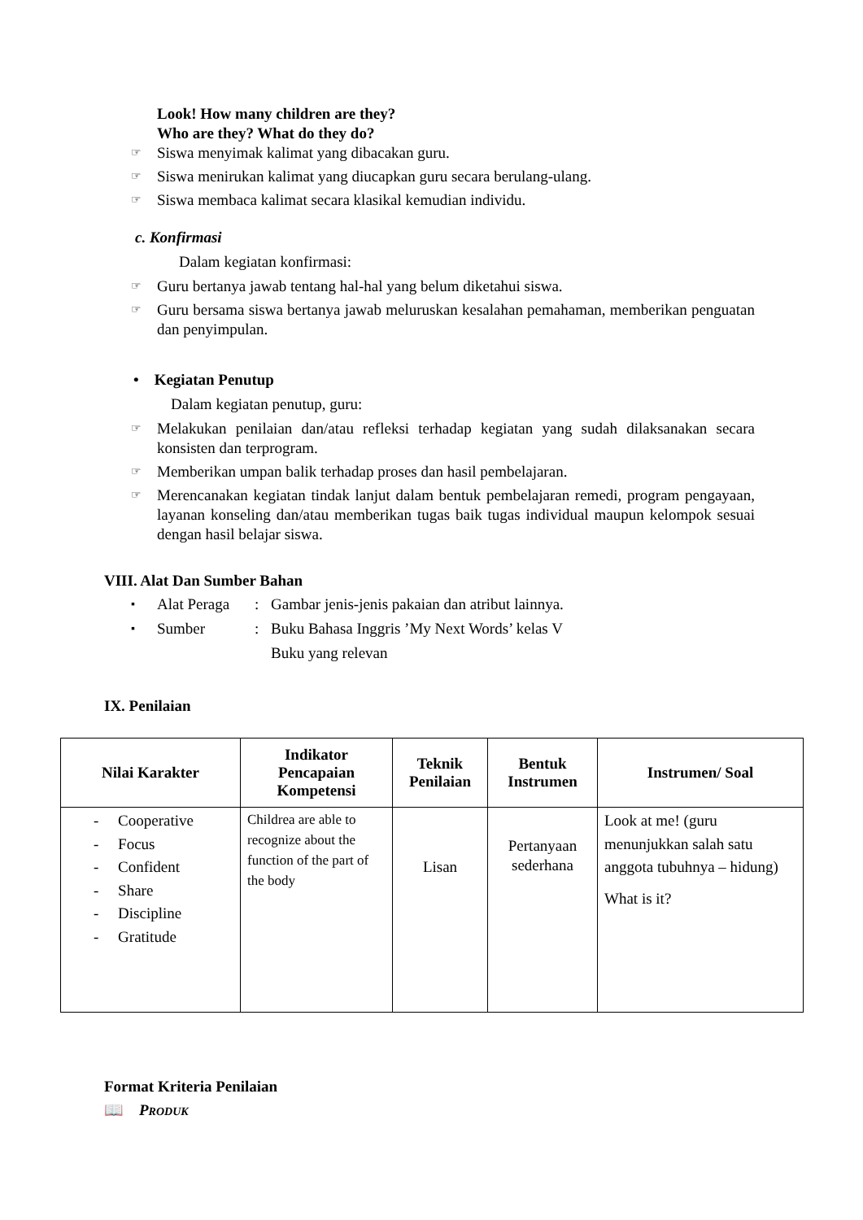Look! How many children are they?
Who are they? What do they do?
☞ Siswa menyimak kalimat yang dibacakan guru.
☞ Siswa menirukan kalimat yang diucapkan guru secara berulang-ulang.
☞ Siswa membaca kalimat secara klasikal kemudian individu.
c. Konfirmasi
Dalam kegiatan konfirmasi:
☞ Guru bertanya jawab tentang hal-hal yang belum diketahui siswa.
☞ Guru bersama siswa bertanya jawab meluruskan kesalahan pemahaman, memberikan penguatan dan penyimpulan.
• Kegiatan Penutup
Dalam kegiatan penutup, guru:
☞ Melakukan penilaian dan/atau refleksi terhadap kegiatan yang sudah dilaksanakan secara konsisten dan terprogram.
☞ Memberikan umpan balik terhadap proses dan hasil pembelajaran.
☞ Merencanakan kegiatan tindak lanjut dalam bentuk pembelajaran remedi, program pengayaan, layanan konseling dan/atau memberikan tugas baik tugas individual maupun kelompok sesuai dengan hasil belajar siswa.
VIII. Alat Dan Sumber Bahan
▪ Alat Peraga: Gambar jenis-jenis pakaian dan atribut lainnya.
▪ Sumber: Buku Bahasa Inggris ’My Next Words’ kelas V
Buku yang relevan
IX. Penilaian
| Nilai Karakter | Indikator Pencapaian Kompetensi | Teknik Penilaian | Bentuk Instrumen | Instrumen/ Soal |
| --- | --- | --- | --- | --- |
| - Cooperative - Focus - Confident - Share - Discipline - Gratitude | Childrea are able to recognize about the function of the part of the body | Lisan | Pertanyaan sederhana | Look at me! (guru menunjukkan salah satu anggota tubuhnya – hidung) What is it? |
Format Kriteria Penilaian
📖 PRODUK